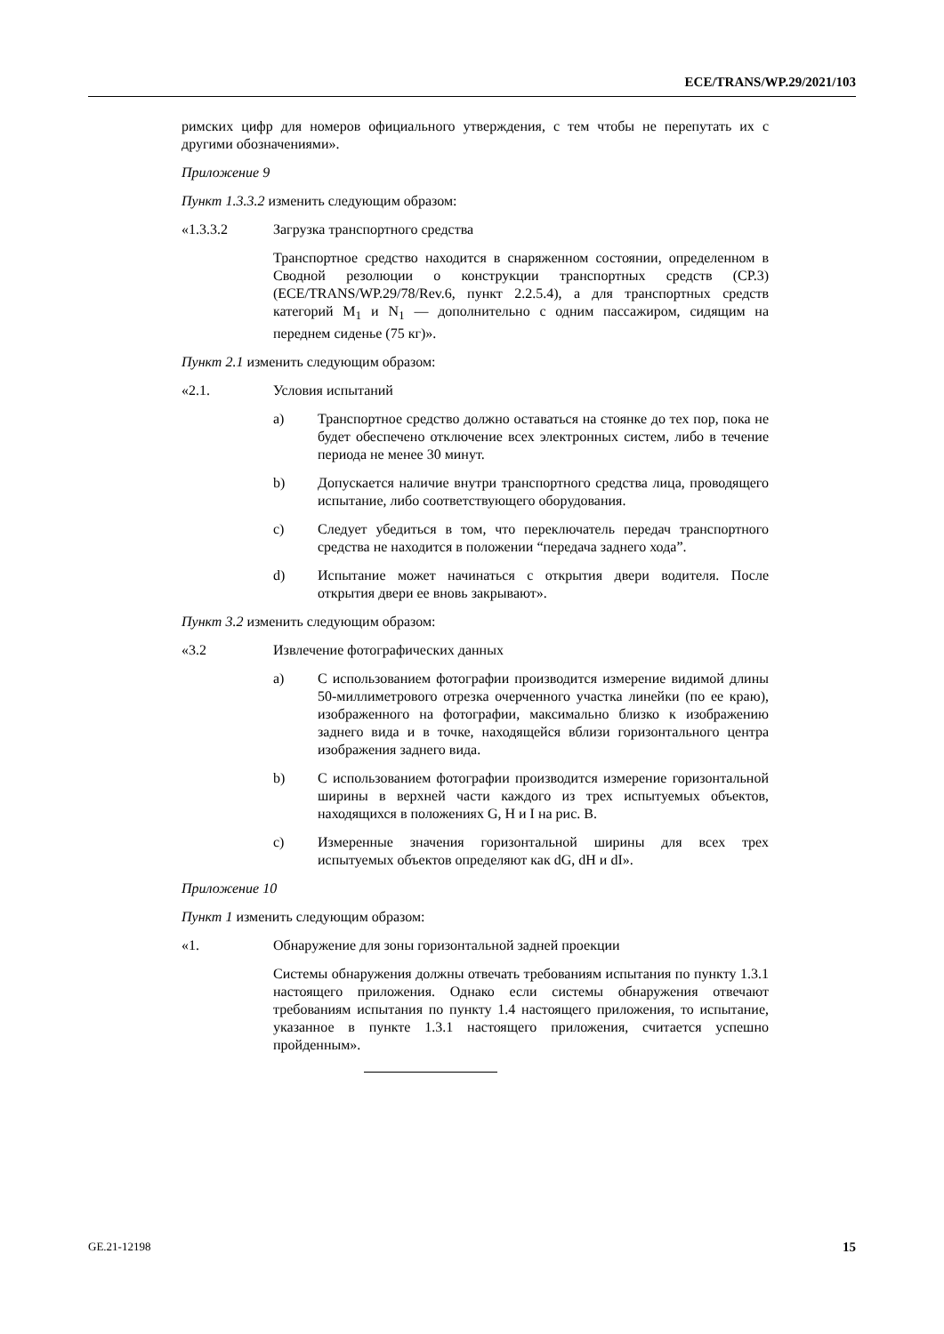ECE/TRANS/WP.29/2021/103
римских цифр для номеров официального утверждения, с тем чтобы не перепутать их с другими обозначениями».
Приложение 9
Пункт 1.3.3.2 изменить следующим образом:
«1.3.3.2 Загрузка транспортного средства
Транспортное средство находится в снаряженном состоянии, определенном в Сводной резолюции о конструкции транспортных средств (СР.3) (ECE/TRANS/WP.29/78/Rev.6, пункт 2.2.5.4), а для транспортных средств категорий M<sub>1</sub> и N<sub>1</sub> — дополнительно с одним пассажиром, сидящим на переднем сиденье (75 кг)».
Пункт 2.1 изменить следующим образом:
«2.1. Условия испытаний
a) Транспортное средство должно оставаться на стоянке до тех пор, пока не будет обеспечено отключение всех электронных систем, либо в течение периода не менее 30 минут.
b) Допускается наличие внутри транспортного средства лица, проводящего испытание, либо соответствующего оборудования.
c) Следует убедиться в том, что переключатель передач транспортного средства не находится в положении “передача заднего хода”.
d) Испытание может начинаться с открытия двери водителя. После открытия двери ее вновь закрывают».
Пункт 3.2 изменить следующим образом:
«3.2 Извлечение фотографических данных
a) С использованием фотографии производится измерение видимой длины 50-миллиметрового отрезка очерченного участка линейки (по ее краю), изображенного на фотографии, максимально близко к изображению заднего вида и в точке, находящейся вблизи горизонтального центра изображения заднего вида.
b) С использованием фотографии производится измерение горизонтальной ширины в верхней части каждого из трех испытуемых объектов, находящихся в положениях G, H и I на рис. B.
c) Измеренные значения горизонтальной ширины для всех трех испытуемых объектов определяют как dG, dH и dI».
Приложение 10
Пункт 1 изменить следующим образом:
«1. Обнаружение для зоны горизонтальной задней проекции
Системы обнаружения должны отвечать требованиям испытания по пункту 1.3.1 настоящего приложения. Однако если системы обнаружения отвечают требованиям испытания по пункту 1.4 настоящего приложения, то испытание, указанное в пункте 1.3.1 настоящего приложения, считается успешно пройденным».
GE.21-12198 15